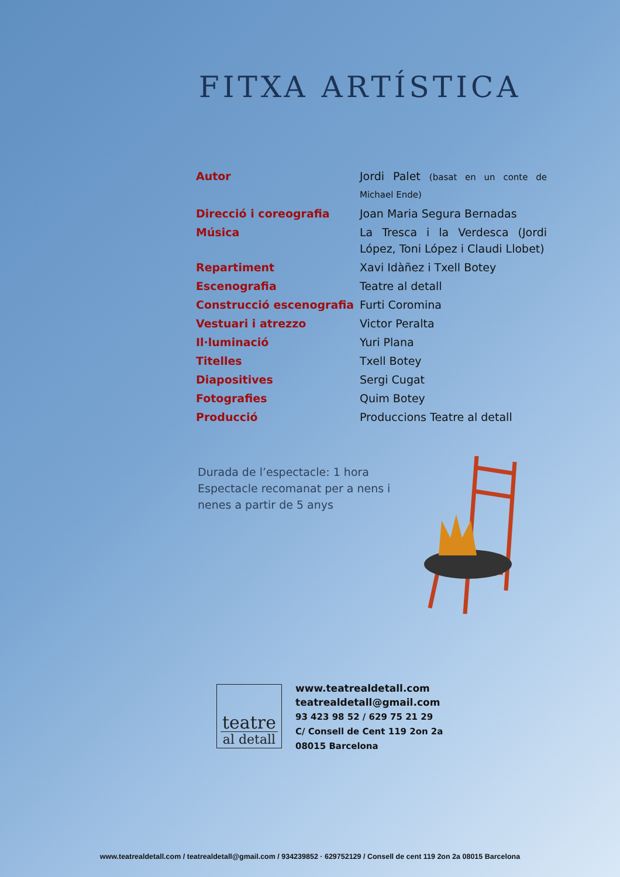FITXA ARTÍSTICA
| Autor | Jordi Palet (basat en un conte de Michael Ende) |
| Direcció i coreografia | Joan Maria Segura Bernadas |
| Música | La Tresca i la Verdesca (Jordi López, Toni López i Claudi Llobet) |
| Repartiment | Xavi Idàñez i Txell Botey |
| Escenografia | Teatre al detall |
| Construcció escenografia | Furti Coromina |
| Vestuari i atrezzo | Victor Peralta |
| Il·luminació | Yuri Plana |
| Titelles | Txell Botey |
| Diapositives | Sergi Cugat |
| Fotografies | Quim Botey |
| Producció | Produccions Teatre al detall |
Durada de l’espectacle: 1 hora
Espectacle recomanat per a nens i nenes a partir de 5 anys
teatre
al detall
www.teatrealdetall.com
teatrealdetall@gmail.com
93 423 98 52 / 629 75 21 29
C/ Consell de Cent 119 2on 2a
08015 Barcelona
www.teatrealdetall.com / teatrealdetall@gmail.com / 934239852 · 629752129 / Consell de cent 119 2on 2a 08015 Barcelona